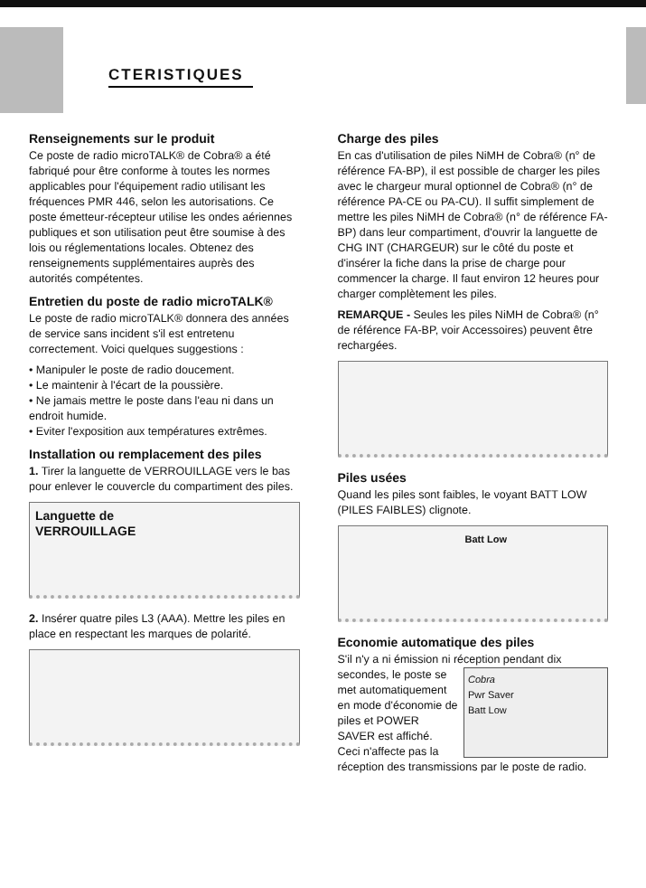CTERISTIQUES
Renseignements sur le produit
Ce poste de radio microTALK® de Cobra® a été fabriqué pour être conforme à toutes les normes applicables pour l'équipement radio utilisant les fréquences PMR 446, selon les autorisations. Ce poste émetteur-récepteur utilise les ondes aériennes publiques et son utilisation peut être soumise à des lois ou réglementations locales. Obtenez des renseignements supplémentaires auprès des autorités compétentes.
Entretien du poste de radio microTALK®
Le poste de radio microTALK® donnera des années de service sans incident s'il est entretenu correctement. Voici quelques suggestions :
• Manipuler le poste de radio doucement.
• Le maintenir à l'écart de la poussière.
• Ne jamais mettre le poste dans l'eau ni dans un endroit humide.
• Eviter l'exposition aux températures extrêmes.
Installation ou remplacement des piles
1. Tirer la languette de VERROUILLAGE vers le bas pour enlever le couvercle du compartiment des piles.
Languette de
VERROUILLAGE
2. Insérer quatre piles L3 (AAA). Mettre les piles en place en respectant les marques de polarité.
Charge des piles
En cas d'utilisation de piles NiMH de Cobra® (n° de référence FA-BP), il est possible de charger les piles avec le chargeur mural optionnel de Cobra® (n° de référence PA-CE ou PA-CU). Il suffit simplement de mettre les piles NiMH de Cobra® (n° de référence FA-BP) dans leur compartiment, d'ouvrir la languette de CHG INT (CHARGEUR) sur le côté du poste et d'insérer la fiche dans la prise de charge pour commencer la charge. Il faut environ 12 heures pour charger complètement les piles.
REMARQUE - Seules les piles NiMH de Cobra® (n° de référence FA-BP, voir Accessoires) peuvent être rechargées.
Piles usées
Quand les piles sont faibles, le voyant BATT LOW (PILES FAIBLES) clignote.
Batt Low
Economie automatique des piles
S'il n'y a ni émission ni réception pendant dix secondes, le Cobra
Pwr Saver
Batt Low poste se met automatiquement en mode d'économie de piles et POWER SAVER est affiché. Ceci n'affecte pas la réception des transmissions par le poste de radio.